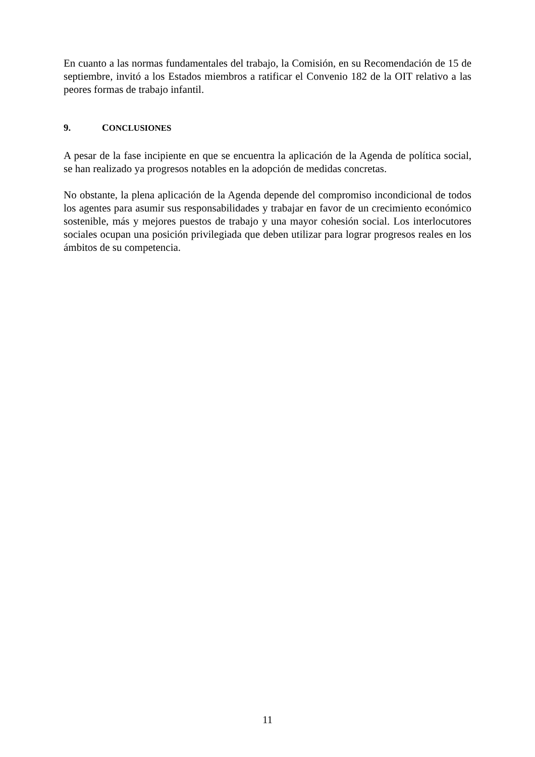En cuanto a las normas fundamentales del trabajo, la Comisión, en su Recomendación de 15 de septiembre, invitó a los Estados miembros a ratificar el Convenio 182 de la OIT relativo a las peores formas de trabajo infantil.
9. CONCLUSIONES
A pesar de la fase incipiente en que se encuentra la aplicación de la Agenda de política social, se han realizado ya progresos notables en la adopción de medidas concretas.
No obstante, la plena aplicación de la Agenda depende del compromiso incondicional de todos los agentes para asumir sus responsabilidades y trabajar en favor de un crecimiento económico sostenible, más y mejores puestos de trabajo y una mayor cohesión social. Los interlocutores sociales ocupan una posición privilegiada que deben utilizar para lograr progresos reales en los ámbitos de su competencia.
11